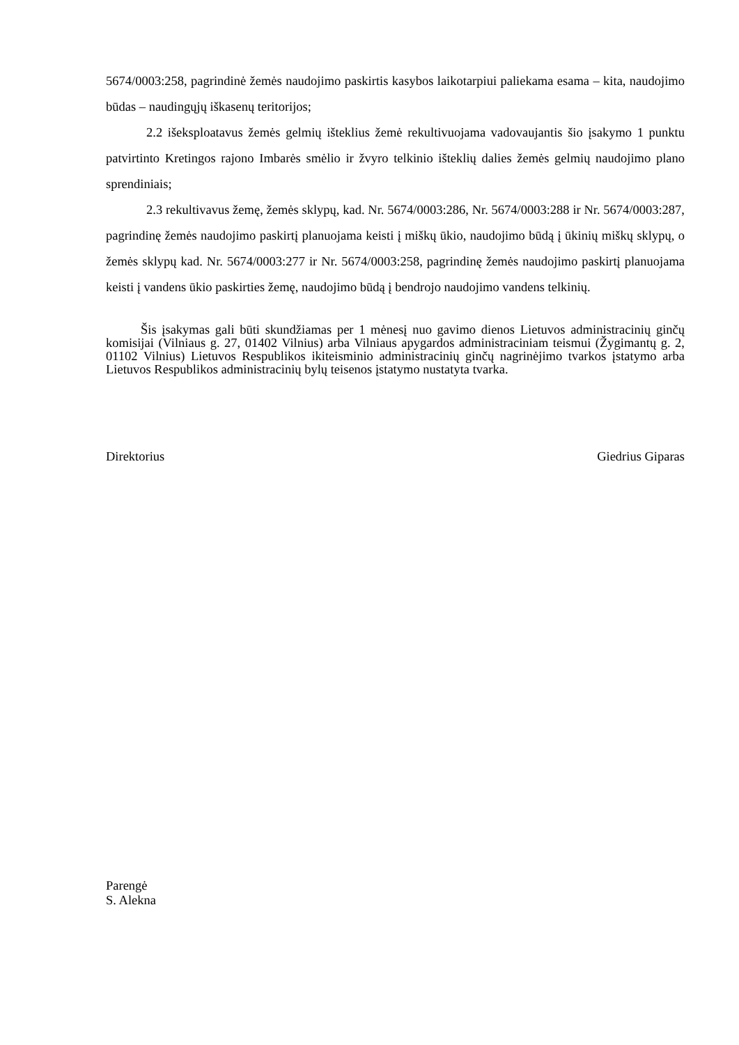5674/0003:258, pagrindinė žemės naudojimo paskirtis kasybos laikotarpiui paliekama esama – kita, naudojimo būdas – naudingųjų iškasenų teritorijos;
2.2 išeksploatavus žemės gelmių išteklius žemė rekultivuojama vadovaujantis šio įsakymo 1 punktu patvirtinto Kretingos rajono Imbarės smėlio ir žvyro telkinio išteklių dalies žemės gelmių naudojimo plano sprendiniais;
2.3 rekultivavus žemę, žemės sklypų, kad. Nr. 5674/0003:286, Nr. 5674/0003:288 ir Nr. 5674/0003:287, pagrindinę žemės naudojimo paskirtį planuojama keisti į miškų ūkio, naudojimo būdą į ūkinių miškų sklypų, o žemės sklypų kad. Nr. 5674/0003:277 ir Nr. 5674/0003:258, pagrindinę žemės naudojimo paskirtį planuojama keisti į vandens ūkio paskirties žemę, naudojimo būdą į bendrojo naudojimo vandens telkinių.
Šis įsakymas gali būti skundžiamas per 1 mėnesį nuo gavimo dienos Lietuvos administracinių ginčų komisijai (Vilniaus g. 27, 01402 Vilnius) arba Vilniaus apygardos administraciniam teismui (Žygimantų g. 2, 01102 Vilnius) Lietuvos Respublikos ikiteisminio administracinių ginčų nagrinėjimo tvarkos įstatymo arba Lietuvos Respublikos administracinių bylų teisenos įstatymo nustatyta tvarka.
Direktorius Giedrius Giparas
Parengė
S. Alekna